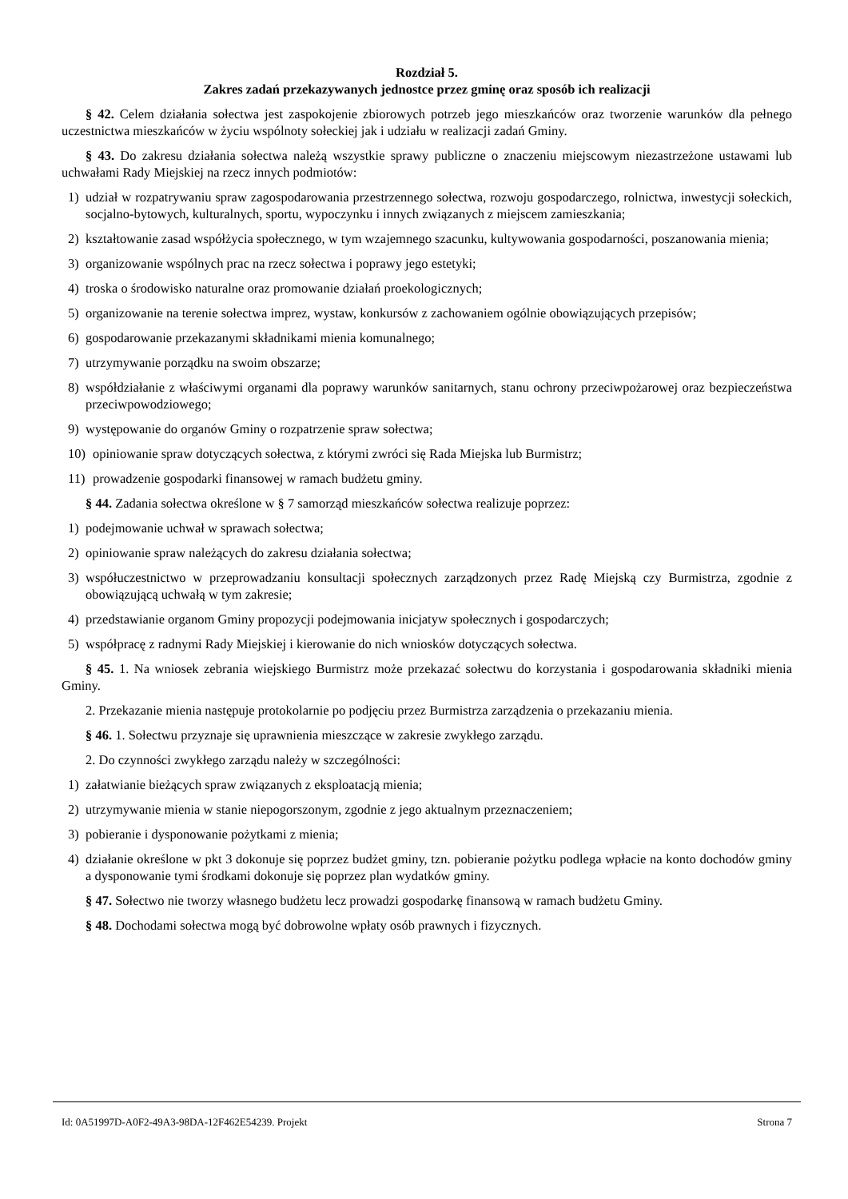Rozdział 5.
Zakres zadań przekazywanych jednostce przez gminę oraz sposób ich realizacji
§ 42. Celem działania sołectwa jest zaspokojenie zbiorowych potrzeb jego mieszkańców oraz tworzenie warunków dla pełnego uczestnictwa mieszkańców w życiu wspólnoty sołeckiej jak i udziału w realizacji zadań Gminy.
§ 43. Do zakresu działania sołectwa należą wszystkie sprawy publiczne o znaczeniu miejscowym niezastrzeżone ustawami lub uchwałami Rady Miejskiej na rzecz innych podmiotów:
1) udział w rozpatrywaniu spraw zagospodarowania przestrzennego sołectwa, rozwoju gospodarczego, rolnictwa, inwestycji sołeckich, socjalno-bytowych, kulturalnych, sportu, wypoczynku i innych związanych z miejscem zamieszkania;
2) kształtowanie zasad współżycia społecznego, w tym wzajemnego szacunku, kultywowania gospodarności, poszanowania mienia;
3) organizowanie wspólnych prac na rzecz sołectwa i poprawy jego estetyki;
4) troska o środowisko naturalne oraz promowanie działań proekologicznych;
5) organizowanie na terenie sołectwa imprez, wystaw, konkursów z zachowaniem ogólnie obowiązujących przepisów;
6) gospodarowanie przekazanymi składnikami mienia komunalnego;
7) utrzymywanie porządku na swoim obszarze;
8) współdziałanie z właściwymi organami dla poprawy warunków sanitarnych, stanu ochrony przeciwpożarowej oraz bezpieczeństwa przeciwpowodziowego;
9) występowanie do organów Gminy o rozpatrzenie spraw sołectwa;
10) opiniowanie spraw dotyczących sołectwa, z którymi zwróci się Rada Miejska lub Burmistrz;
11) prowadzenie gospodarki finansowej w ramach budżetu gminy.
§ 44. Zadania sołectwa określone w § 7 samorząd mieszkańców sołectwa realizuje poprzez:
1) podejmowanie uchwał w sprawach sołectwa;
2) opiniowanie spraw należących do zakresu działania sołectwa;
3) współuczestnictwo w przeprowadzaniu konsultacji społecznych zarządzonych przez Radę Miejską czy Burmistrza, zgodnie z obowiązującą uchwałą w tym zakresie;
4) przedstawianie organom Gminy propozycji podejmowania inicjatyw społecznych i gospodarczych;
5) współpracę z radnymi Rady Miejskiej i kierowanie do nich wniosków dotyczących sołectwa.
§ 45. 1. Na wniosek zebrania wiejskiego Burmistrz może przekazać sołectwu do korzystania i gospodarowania składniki mienia Gminy.
2. Przekazanie mienia następuje protokolarnie po podjęciu przez Burmistrza zarządzenia o przekazaniu mienia.
§ 46. 1. Sołectwu przyznaje się uprawnienia mieszczące w zakresie zwykłego zarządu.
2. Do czynności zwykłego zarządu należy w szczególności:
1) załatwianie bieżących spraw związanych z eksploatacją mienia;
2) utrzymywanie mienia w stanie niepogorszonym, zgodnie z jego aktualnym przeznaczeniem;
3) pobieranie i dysponowanie pożytkami z mienia;
4) działanie określone w pkt 3 dokonuje się poprzez budżet gminy, tzn. pobieranie pożytku podlega wpłacie na konto dochodów gminy a dysponowanie tymi środkami dokonuje się poprzez plan wydatków gminy.
§ 47. Sołectwo nie tworzy własnego budżetu lecz prowadzi gospodarkę finansową w ramach budżetu Gminy.
§ 48. Dochodami sołectwa mogą być dobrowolne wpłaty osób prawnych i fizycznych.
Id: 0A51997D-A0F2-49A3-98DA-12F462E54239. Projekt Strona 7